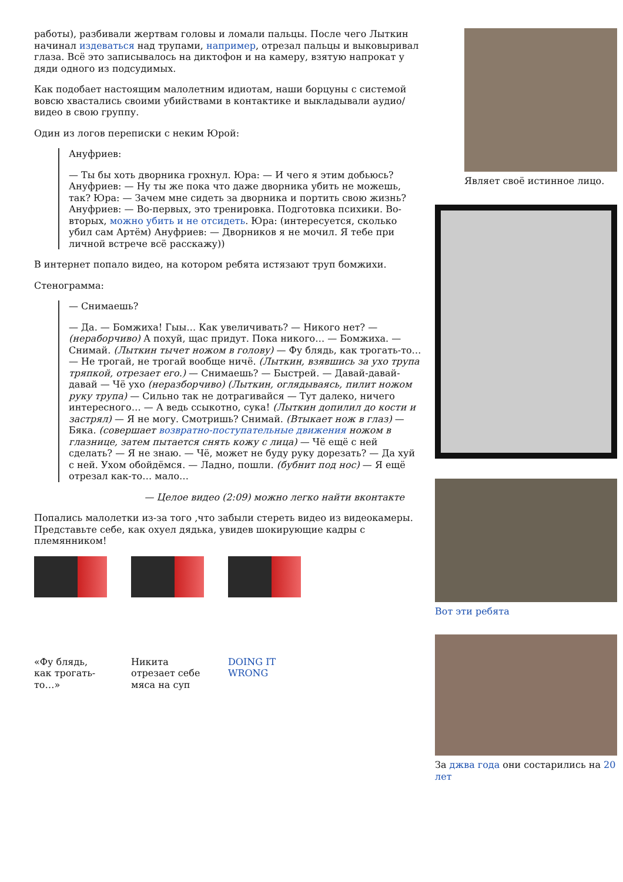работы), разбивали жертвам головы и ломали пальцы. После чего Лыткин начинал издеваться над трупами, например, отрезал пальцы и выковыривал глаза. Всё это записывалось на диктофон и на камеру, взятую напрокат у дяди одного из подсудимых.
Как подобает настоящим малолетним идиотам, наши борцуны с системой вовсю хвастались своими убийствами в контактике и выкладывали аудио/видео в свою группу.
Один из логов переписки с неким Юрой:
Ануфриев:
— Ты бы хоть дворника грохнул. Юра: — И чего я этим добьюсь? Ануфриев: — Ну ты же пока что даже дворника убить не можешь, так? Юра: — Зачем мне сидеть за дворника и портить свою жизнь? Ануфриев: — Во-первых, это тренировка. Подготовка психики. Во-вторых, можно убить и не отсидеть. Юра: (интересуется, сколько убил сам Артём) Ануфриев: — Дворников я не мочил. Я тебе при личной встрече всё расскажу))
В интернет попало видео, на котором ребята истязают труп бомжихи.
Стенограмма:
— Снимаешь?
— Да. — Бомжиха! Гыы… Как увеличивать? — Никого нет? — (нераборчиво) А похуй, щас придут. Пока никого… — Бомжиха. — Снимай. (Лыткин тычет ножом в голову) — Фу блядь, как трогать-то… — Не трогай, не трогай вообще ничё. (Лыткин, взявшись за ухо трупа тряпкой, отрезает его.) — Снимаешь? — Быстрей. — Давай-давай-давай — Чё ухо (неразборчиво) (Лыткин, оглядываясь, пилит ножом руку трупа) — Сильно так не дотрагивайся — Тут далеко, ничего интересного… — А ведь ссыкотно, сука! (Лыткин допилил до кости и застрял) — Я не могу. Смотришь? Снимай. (Втыкает нож в глаз) — Бяка. (совершает возвратно-поступательные движения ножом в глазнице, затем пытается снять кожу с лица) — Чё ещё с ней сделать? — Я не знаю. — Чё, может не буду руку дорезать? — Да хуй с ней. Ухом обойдёмся. — Ладно, пошли. (бубнит под нос) — Я ещё отрезал как-то… мало…
— Целое видео (2:09) можно легко найти вконтакте
Попались малолетки из-за того ,что забыли стереть видео из видеокамеры. Представьте себе, как охуел дядька, увидев шокирующие кадры с племянником!
«Фу блядь, как трогать-то…»
Никита отрезает себе мяса на суп
DOING IT WRONG
Являет своё истинное лицо.
Вот эти ребята
За джва года они состарились на 20 лет